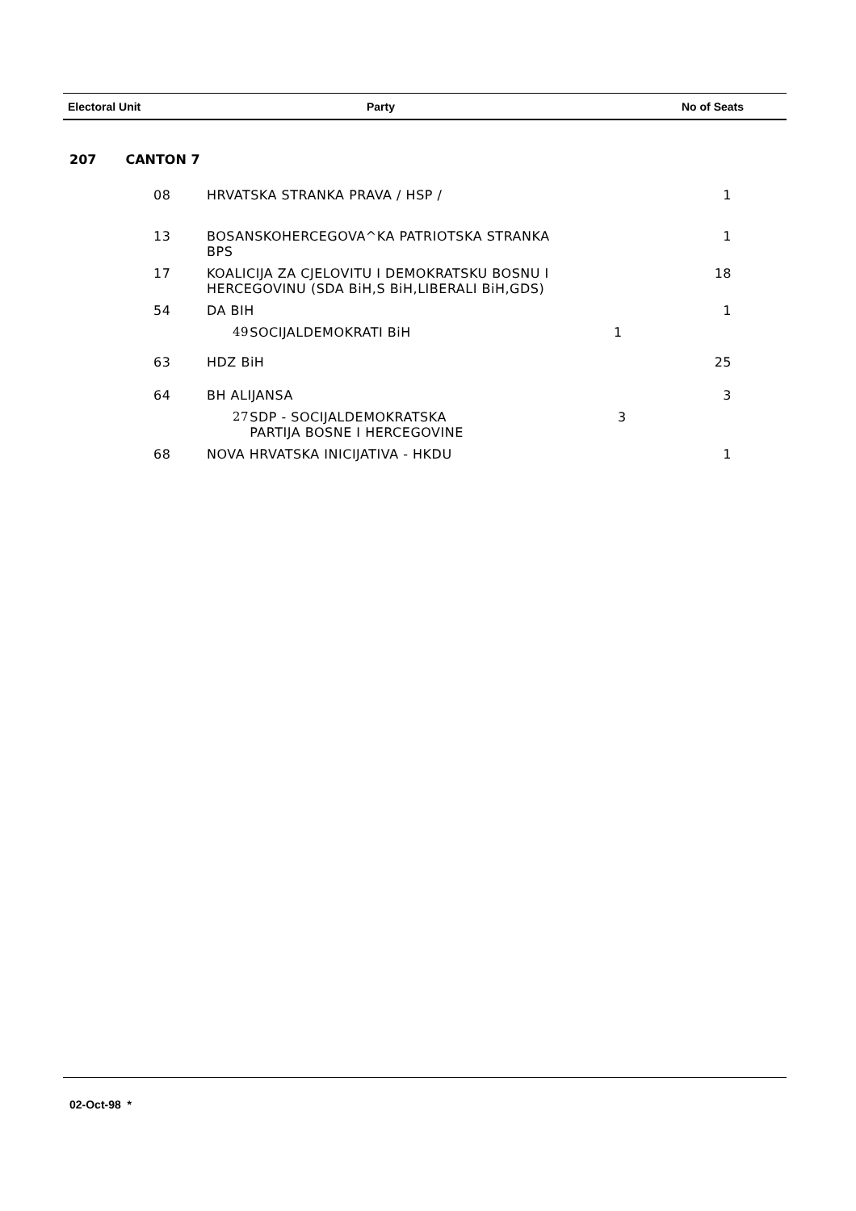Electoral Unit Party No of Seats
207 CANTON 7
| 08 | HRVATSKA STRANKA PRAVA / HSP / | | 1 |
| 13 | BOSANSKOHERCEGOVA^KA PATRIOTSKA STRANKA BPS | | 1 |
| 17 | KOALICIJA ZA CJELOVITU I DEMOKRATSKU BOSNU I HERCEGOVINU (SDA BiH,S BiH,LIBERALI BiH,GDS) | | 18 |
| 54 | DA BIH | | 1 |
| | 49 | SOCIJALDEMOKRATI BiH 1 | |
| 63 | HDZ BiH | | 25 |
| 64 | BH ALIJANSA | | 3 |
| | 27 | SDP - SOCIJALDEMOKRATSKA 3 PARTIJA BOSNE I HERCEGOVINE | |
| 68 | NOVA HRVATSKA INICIJATIVA - HKDU | | 1 |
02-Oct-98 *